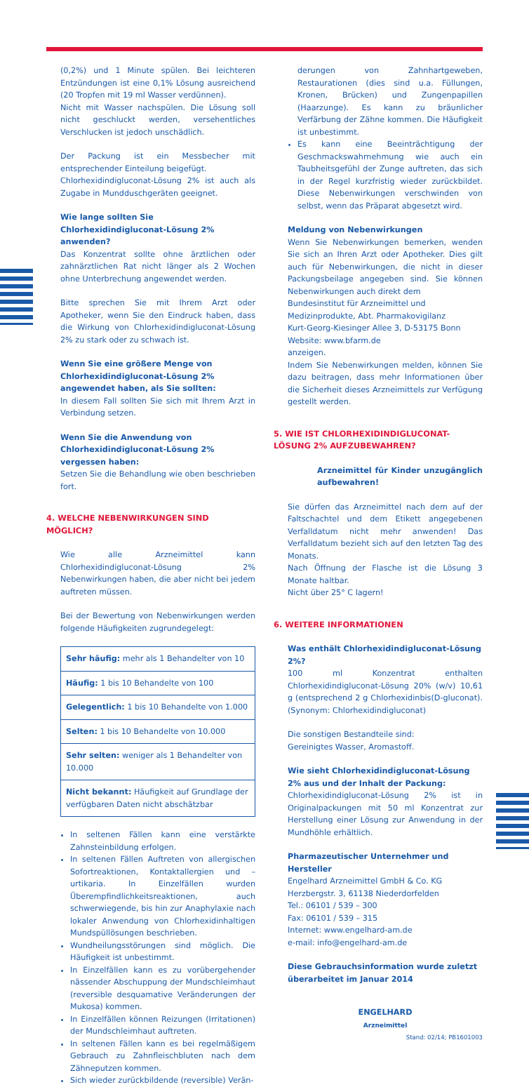(0,2%) und 1 Minute spülen. Bei leichteren Entzündungen ist eine 0,1% Lösung ausreichend (20 Tropfen mit 19 ml Wasser verdünnen).
Nicht mit Wasser nachspülen. Die Lösung soll nicht geschluckt werden, versehentliches Verschlucken ist jedoch unschädlich.
Der Packung ist ein Messbecher mit entsprechender Einteilung beigefügt.
Chlorhexidindigluconat-Lösung 2% ist auch als Zugabe in Mundduschgeräten geeignet.
Wie lange sollten Sie Chlorhexidindigluconat-Lösung 2% anwenden?
Das Konzentrat sollte ohne ärztlichen oder zahnärztlichen Rat nicht länger als 2 Wochen ohne Unterbrechung angewendet werden.
Bitte sprechen Sie mit Ihrem Arzt oder Apotheker, wenn Sie den Eindruck haben, dass die Wirkung von Chlorhexidindigluconat-Lösung 2% zu stark oder zu schwach ist.
Wenn Sie eine größere Menge von Chlorhexidindigluconat-Lösung 2% angewendet haben, als Sie sollten:
In diesem Fall sollten Sie sich mit Ihrem Arzt in Verbindung setzen.
Wenn Sie die Anwendung von Chlorhexidindigluconat-Lösung 2% vergessen haben:
Setzen Sie die Behandlung wie oben beschrieben fort.
4. WELCHE NEBENWIRKUNGEN SIND MÖGLICH?
Wie alle Arzneimittel kann Chlorhexidindigluconat-Lösung 2% Nebenwirkungen haben, die aber nicht bei jedem auftreten müssen.
Bei der Bewertung von Nebenwirkungen werden folgende Häufigkeiten zugrundegelegt:
| Sehr häufig: mehr als 1 Behandelter von 10 |
| Häufig: 1 bis 10 Behandelte von 100 |
| Gelegentlich: 1 bis 10 Behandelte von 1.000 |
| Selten: 1 bis 10 Behandelte von 10.000 |
| Sehr selten: weniger als 1 Behandelter von 10.000 |
| Nicht bekannt: Häufigkeit auf Grundlage der verfügbaren Daten nicht abschätzbar |
In seltenen Fällen kann eine verstärkte Zahnsteinbildung erfolgen.
In seltenen Fällen Auftreten von allergischen Sofortreaktionen, Kontaktallergien und –urtikaria. In Einzelfällen wurden Überempfindlichkeitsreaktionen, auch schwerwiegende, bis hin zur Anaphylaxie nach lokaler Anwendung von Chlorhexidinhaltigen Mundspüllösungen beschrieben.
Wundheilungsstörungen sind möglich. Die Häufigkeit ist unbestimmt.
In Einzelfällen kann es zu vorübergehender nässender Abschuppung der Mundschleimhaut (reversible desquamative Veränderungen der Mukosa) kommen.
In Einzelfällen können Reizungen (Irritationen) der Mundschleimhaut auftreten.
In seltenen Fällen kann es bei regelmäßigem Gebrauch zu Zahnfleischbluten nach dem Zähneputzen kommen.
Sich wieder zurückbildende (reversible) Verän-
derungen von Zahnhartgeweben, Restaurationen (dies sind u.a. Füllungen, Kronen, Brücken) und Zungenpapillen (Haarzunge). Es kann zu bräunlicher Verfärbung der Zähne kommen. Die Häufigkeit ist unbestimmt.
Es kann eine Beeinträchtigung der Geschmackswahrnehmung wie auch ein Taubheitsgefühl der Zunge auftreten, das sich in der Regel kurzfristig wieder zurückbildet. Diese Nebenwirkungen verschwinden von selbst, wenn das Präparat abgesetzt wird.
Meldung von Nebenwirkungen
Wenn Sie Nebenwirkungen bemerken, wenden Sie sich an Ihren Arzt oder Apotheker. Dies gilt auch für Nebenwirkungen, die nicht in dieser Packungsbeilage angegeben sind. Sie können Nebenwirkungen auch direkt dem
Bundesinstitut für Arzneimittel und
Medizinprodukte, Abt. Pharmakovigilanz
Kurt-Georg-Kiesinger Allee 3, D-53175 Bonn
Website: www.bfarm.de
anzeigen.
Indem Sie Nebenwirkungen melden, können Sie dazu beitragen, dass mehr Informationen über die Sicherheit dieses Arzneimittels zur Verfügung gestellt werden.
5. WIE IST CHLORHEXIDINDIGLUCONAT-LÖSUNG 2% AUFZUBEWAHREN?
Arzneimittel für Kinder unzugänglich aufbewahren!
Sie dürfen das Arzneimittel nach dem auf der Faltschachtel und dem Etikett angegebenen Verfalldatum nicht mehr anwenden! Das Verfalldatum bezieht sich auf den letzten Tag des Monats.
Nach Öffnung der Flasche ist die Lösung 3 Monate haltbar.
Nicht über 25° C lagern!
6. WEITERE INFORMATIONEN
Was enthält Chlorhexidindigluconat-Lösung 2%?
100 ml Konzentrat enthalten Chlorhexidindigluconat-Lösung 20% (w/v) 10,61 g (entsprechend 2 g Chlorhexidinbis(D-gluconat). (Synonym: Chlorhexidindigluconat)
Die sonstigen Bestandteile sind:
Gereinigtes Wasser, Aromastoff.
Wie sieht Chlorhexidindigluconat-Lösung 2% aus und der Inhalt der Packung:
Chlorhexidindigluconat-Lösung 2% ist in Originalpackungen mit 50 ml Konzentrat zur Herstellung einer Lösung zur Anwendung in der Mundhöhle erhältlich.
Pharmazeutischer Unternehmer und Hersteller
Engelhard Arzneimittel GmbH & Co. KG
Herzbergstr. 3, 61138 Niederdorfelden
Tel.: 06101 / 539 – 300
Fax: 06101 / 539 – 315
Internet: www.engelhard-am.de
e-mail: info@engelhard-am.de
Diese Gebrauchsinformation wurde zuletzt überarbeitet im Januar 2014
ENGELHARD
Arzneimittel
Stand: 02/14; PB1601003